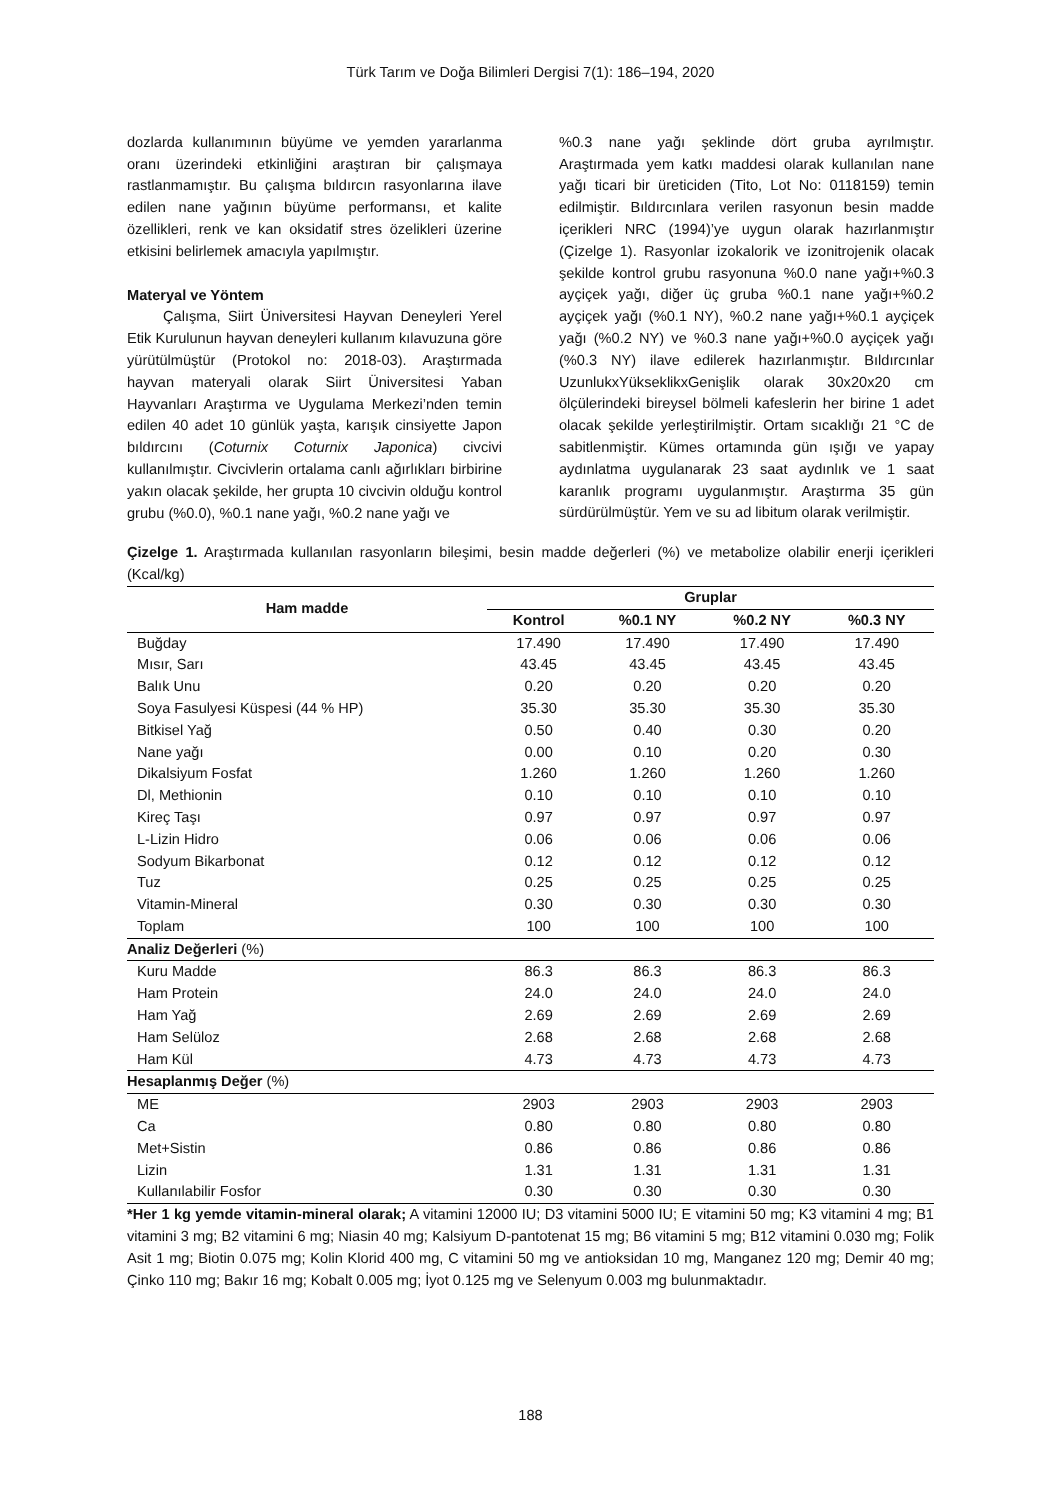Türk Tarım ve Doğa Bilimleri Dergisi 7(1): 186–194, 2020
dozlarda kullanımının büyüme ve yemden yararlanma oranı üzerindeki etkinliğini araştıran bir çalışmaya rastlanmamıştır. Bu çalışma bıldırcın rasyonlarına ilave edilen nane yağının büyüme performansı, et kalite özellikleri, renk ve kan oksidatif stres özelikleri üzerine etkisini belirlemek amacıyla yapılmıştır.
Materyal ve Yöntem
Çalışma, Siirt Üniversitesi Hayvan Deneyleri Yerel Etik Kurulunun hayvan deneyleri kullanım kılavuzuna göre yürütülmüştür (Protokol no: 2018-03). Araştırmada hayvan materyali olarak Siirt Üniversitesi Yaban Hayvanları Araştırma ve Uygulama Merkezi’nden temin edilen 40 adet 10 günlük yaşta, karışık cinsiyette Japon bıldırcını (Coturnix Coturnix Japonica) civcivi kullanılmıştır. Civcivlerin ortalama canlı ağırlıkları birbirine yakın olacak şekilde, her grupta 10 civcivin olduğu kontrol grubu (%0.0), %0.1 nane yağı, %0.2 nane yağı ve
%0.3 nane yağı şeklinde dört gruba ayrılmıştır. Araştırmada yem katkı maddesi olarak kullanılan nane yağı ticari bir üreticiden (Tito, Lot No: 0118159) temin edilmiştir. Bıldırcınlara verilen rasyonun besin madde içerikleri NRC (1994)’ye uygun olarak hazırlanmıştır (Çizelge 1). Rasyonlar izokalorik ve izonitrojenik olacak şekilde kontrol grubu rasyonuna %0.0 nane yağı+%0.3 ayçiçek yağı, diğer üç gruba %0.1 nane yağı+%0.2 ayçiçek yağı (%0.1 NY), %0.2 nane yağı+%0.1 ayçiçek yağı (%0.2 NY) ve %0.3 nane yağı+%0.0 ayçiçek yağı (%0.3 NY) ilave edilerek hazırlanmıştır. Bıldırcınlar UzunlukxYükseklikxGenişlik olarak 30x20x20 cm ölçülerindeki bireysel bölmeli kafeslerin her birine 1 adet olacak şekilde yerleştirilmiştir. Ortam sıcaklığı 21 °C de sabitlenmiştir. Kümes ortamında gün ışığı ve yapay aydınlatma uygulanarak 23 saat aydınlık ve 1 saat karanlık programı uygulanmıştır. Araştırma 35 gün sürdürülmüştür. Yem ve su ad libitum olarak verilmiştir.
Çizelge 1. Araştırmada kullanılan rasyonların bileşimi, besin madde değerleri (%) ve metabolize olabilir enerji içerikleri (Kcal/kg)
| Ham madde | Gruplar | | | |
| --- | --- | --- | --- | --- |
| | Kontrol | %0.1 NY | %0.2 NY | %0.3 NY |
| Buğday | 17.490 | 17.490 | 17.490 | 17.490 |
| Mısır, Sarı | 43.45 | 43.45 | 43.45 | 43.45 |
| Balık Unu | 0.20 | 0.20 | 0.20 | 0.20 |
| Soya Fasulyesi Küspesi (44 % HP) | 35.30 | 35.30 | 35.30 | 35.30 |
| Bitkisel Yağ | 0.50 | 0.40 | 0.30 | 0.20 |
| Nane yağı | 0.00 | 0.10 | 0.20 | 0.30 |
| Dikalsiyum Fosfat | 1.260 | 1.260 | 1.260 | 1.260 |
| Dl, Methionin | 0.10 | 0.10 | 0.10 | 0.10 |
| Kireç Taşı | 0.97 | 0.97 | 0.97 | 0.97 |
| L-Lizin Hidro | 0.06 | 0.06 | 0.06 | 0.06 |
| Sodyum Bikarbonat | 0.12 | 0.12 | 0.12 | 0.12 |
| Tuz | 0.25 | 0.25 | 0.25 | 0.25 |
| Vitamin-Mineral | 0.30 | 0.30 | 0.30 | 0.30 |
| Toplam | 100 | 100 | 100 | 100 |
| Analiz Değerleri (%) | | | | |
| Kuru Madde | 86.3 | 86.3 | 86.3 | 86.3 |
| Ham Protein | 24.0 | 24.0 | 24.0 | 24.0 |
| Ham Yağ | 2.69 | 2.69 | 2.69 | 2.69 |
| Ham Selüloz | 2.68 | 2.68 | 2.68 | 2.68 |
| Ham Kül | 4.73 | 4.73 | 4.73 | 4.73 |
| Hesaplanmış Değer (%) | | | | |
| ME | 2903 | 2903 | 2903 | 2903 |
| Ca | 0.80 | 0.80 | 0.80 | 0.80 |
| Met+Sistin | 0.86 | 0.86 | 0.86 | 0.86 |
| Lizin | 1.31 | 1.31 | 1.31 | 1.31 |
| Kullanılabilir Fosfor | 0.30 | 0.30 | 0.30 | 0.30 |
*Her 1 kg yemde vitamin-mineral olarak; A vitamini 12000 IU; D3 vitamini 5000 IU; E vitamini 50 mg; K3 vitamini 4 mg; B1 vitamini 3 mg; B2 vitamini 6 mg; Niasin 40 mg; Kalsiyum D-pantotenat 15 mg; B6 vitamini 5 mg; B12 vitamini 0.030 mg; Folik Asit 1 mg; Biotin 0.075 mg; Kolin Klorid 400 mg, C vitamini 50 mg ve antioksidan 10 mg, Manganez 120 mg; Demir 40 mg; Çinko 110 mg; Bakır 16 mg; Kobalt 0.005 mg; İyot 0.125 mg ve Selenyum 0.003 mg bulunmaktadır.
188